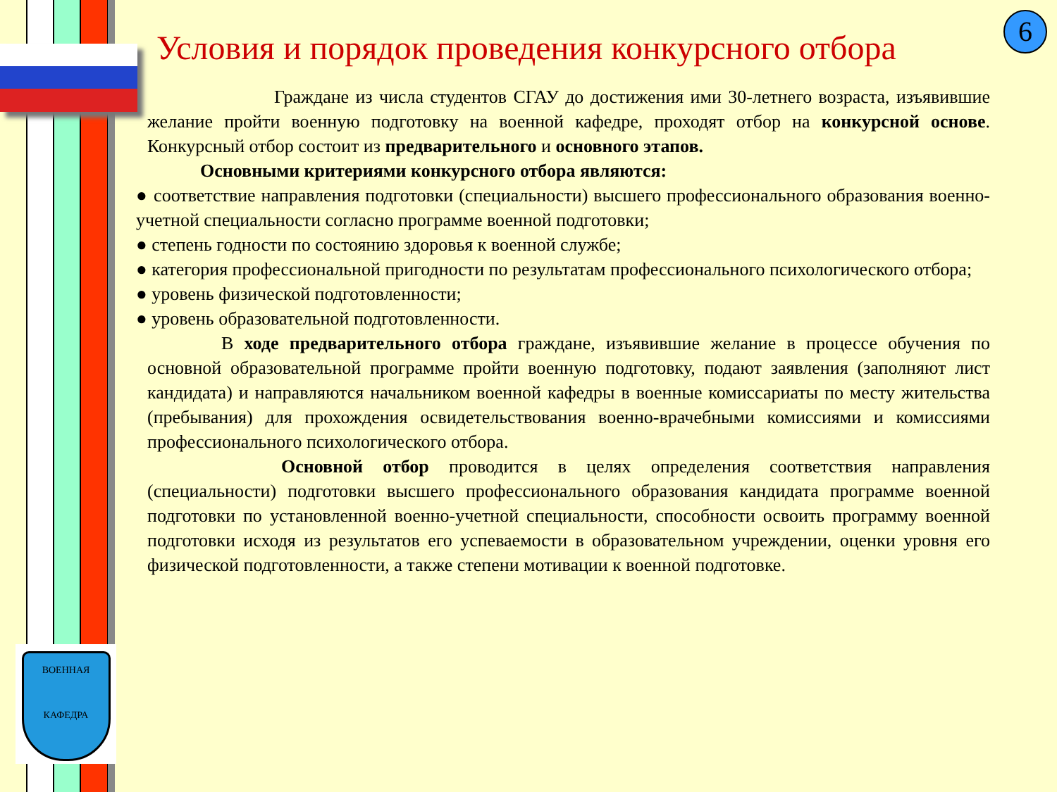ВОЕННАЯ
КАФЕДРА
6
Условия и порядок проведения конкурсного отбора
Граждане из числа студентов СГАУ до достижения ими 30-летнего возраста, изъявившие желание пройти военную подготовку на военной кафедре, проходят отбор на конкурсной основе. Конкурсный отбор состоит из предварительного и основного этапов.
Основными критериями конкурсного отбора являются:
● соответствие направления подготовки (специальности) высшего профессионального образования военно-учетной специальности согласно программе военной подготовки;
● степень годности по состоянию здоровья к военной службе;
● категория профессиональной пригодности по результатам профессионального психологического отбора;
● уровень физической подготовленности;
● уровень образовательной подготовленности.
В ходе предварительного отбора граждане, изъявившие желание в процессе обучения по основной образовательной программе пройти военную подготовку, подают заявления (заполняют лист кандидата) и направляются начальником военной кафедры в военные комиссариаты по месту жительства (пребывания) для прохождения освидетельствования военно-врачебными комиссиями и комиссиями профессионального психологического отбора.
Основной отбор проводится в целях определения соответствия направления (специальности) подготовки высшего профессионального образования кандидата программе военной подготовки по установленной военно-учетной специальности, способности освоить программу военной подготовки исходя из результатов его успеваемости в образовательном учреждении, оценки уровня его физической подготовленности, а также степени мотивации к военной подготовке.